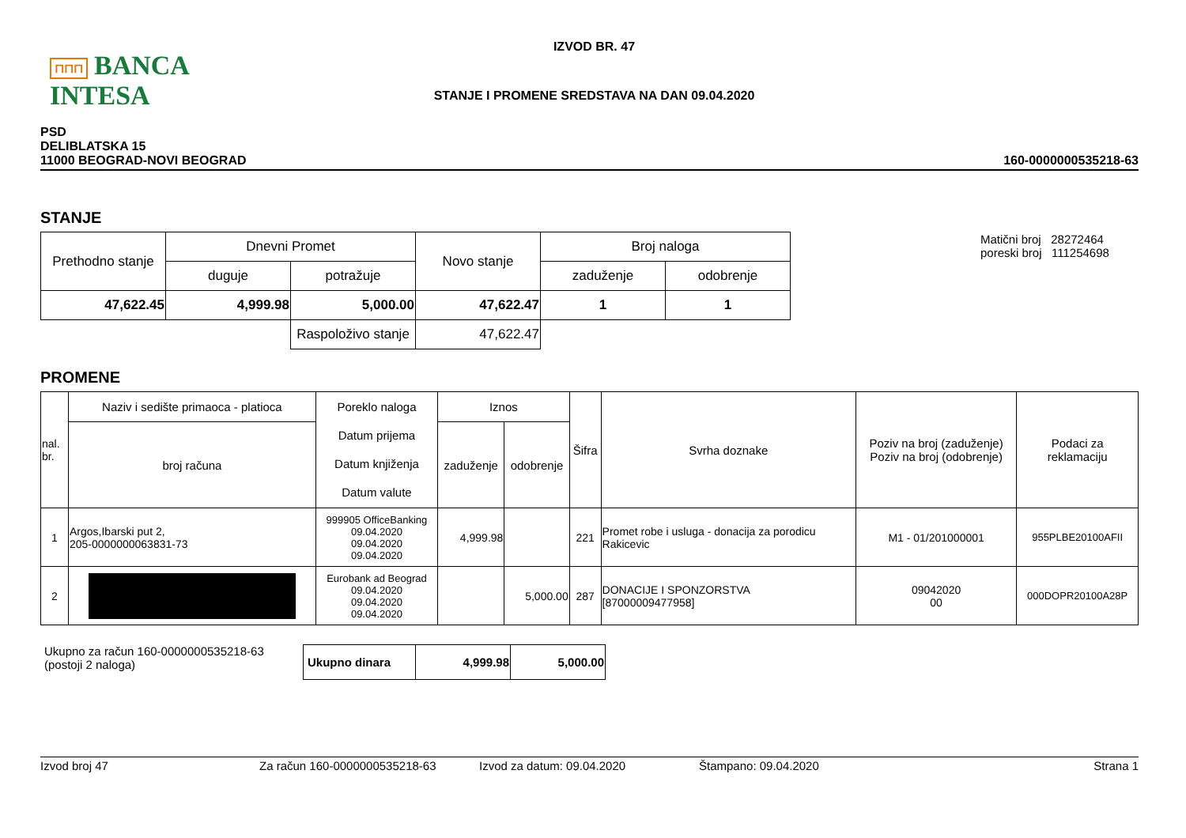⊓⊓⊓ BANCA INTESA
IZVOD BR. 47
STANJE I PROMENE SREDSTAVA NA DAN 09.04.2020
PSD
DELIBLATSKA 15
11000 BEOGRAD-NOVI BEOGRAD
160-0000000535218-63
STANJE
| Prethodno stanje | Dnevni Promet | | Novo stanje | Broj naloga | |
| | duguje | potražuje | | zaduženje | odobrenje |
| 47,622.45 | 4,999.98 | 5,000.00 | 47,622.47 | 1 | 1 |
| | | Raspoloživo stanje | 47,622.47 | | |
Matični broj 28272464
poreski broj 111254698
PROMENE
| nal. br. | Naziv i sedište primaoca - platioca | Poreklo naloga Datum prijema Datum knjiženja Datum valute | Iznos | | Šifra | Svrha doznake | Poziv na broj (zaduženje) Poziv na broj (odobrenje) | Podaci za reklamaciju |
| | broj računa | | zaduženje | odobrenje | | | | |
| 1 | Argos,Ibarski put 2, 205-0000000063831-73 | 999905 OfficeBanking 09.04.2020 09.04.2020 09.04.2020 | 4,999.98 | | 221 | Promet robe i usluga - donacija za porodicu Rakicevic | M1 - 01/201000001 | 955PLBE20100AFII |
| 2 | | Eurobank ad Beograd 09.04.2020 09.04.2020 09.04.2020 | | 5,000.00 | 287 | DONACIJE I SPONZORSTVA [87000009477958] | 09042020 00 | 000DOPR20100A28P |
Ukupno za račun 160-0000000535218-63
(postoji 2 naloga)
| Ukupno dinara | 4,999.98 | 5,000.00 |
Izvod broj 47 Za račun 160-0000000535218-63 Izvod za datum: 09.04.2020 Štampano: 09.04.2020 Strana 1